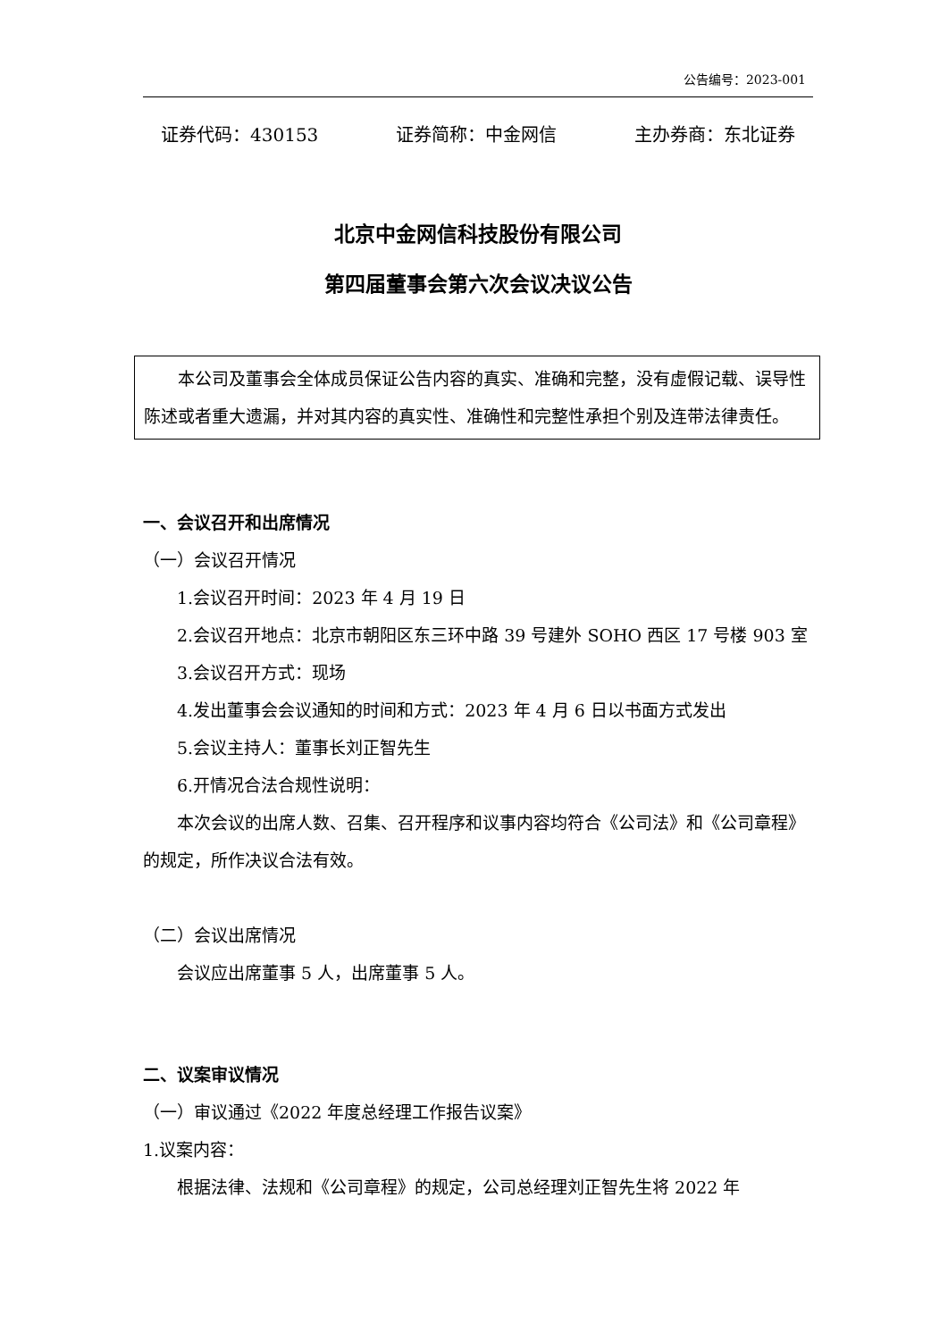公告编号：2023-001
证券代码：430153 证券简称：中金网信 主办券商：东北证券
北京中金网信科技股份有限公司
第四届董事会第六次会议决议公告
本公司及董事会全体成员保证公告内容的真实、准确和完整，没有虚假记载、误导性陈述或者重大遗漏，并对其内容的真实性、准确性和完整性承担个别及连带法律责任。
一、会议召开和出席情况
（一）会议召开情况
1.会议召开时间：2023 年 4 月 19 日
2.会议召开地点：北京市朝阳区东三环中路 39 号建外 SOHO 西区 17 号楼 903 室
3.会议召开方式：现场
4.发出董事会会议通知的时间和方式：2023 年 4 月 6 日以书面方式发出
5.会议主持人：董事长刘正智先生
6.开情况合法合规性说明：
本次会议的出席人数、召集、召开程序和议事内容均符合《公司法》和《公司章程》的规定，所作决议合法有效。
（二）会议出席情况
会议应出席董事 5 人，出席董事 5 人。
二、议案审议情况
（一）审议通过《2022 年度总经理工作报告议案》
1.议案内容：
根据法律、法规和《公司章程》的规定，公司总经理刘正智先生将 2022 年